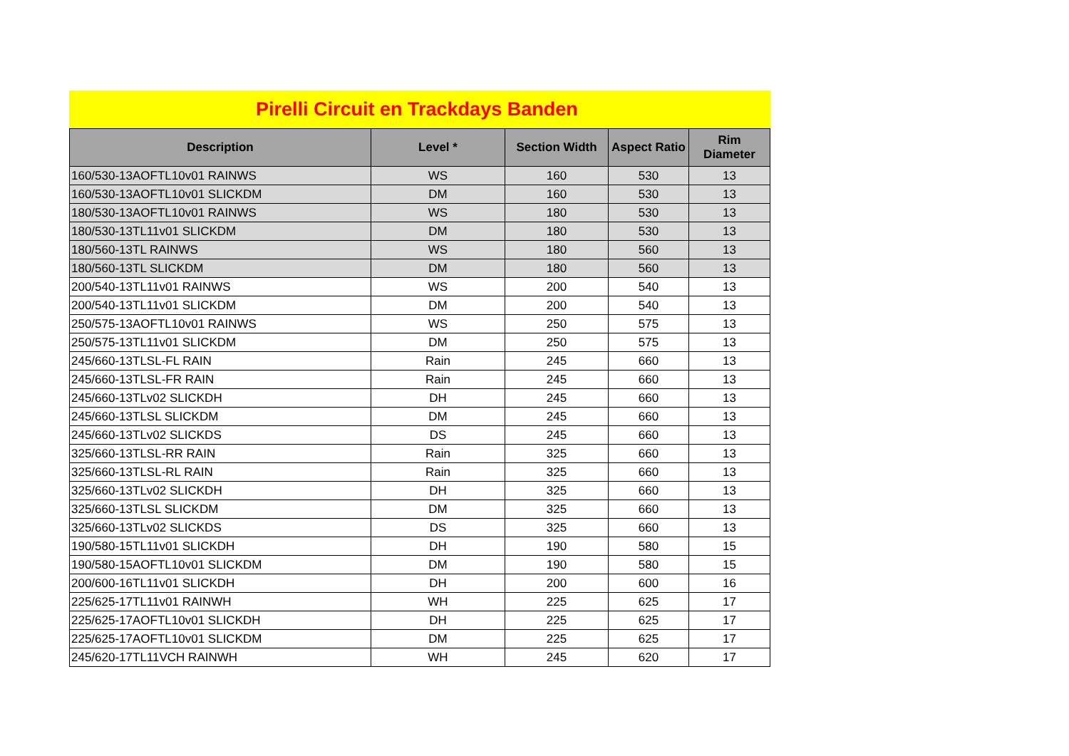Pirelli Circuit en Trackdays Banden
| Description | Level * | Section Width | Aspect Ratio | Rim Diameter |
| --- | --- | --- | --- | --- |
| 160/530-13AOFTL10v01 RAINWS | WS | 160 | 530 | 13 |
| 160/530-13AOFTL10v01 SLICKDM | DM | 160 | 530 | 13 |
| 180/530-13AOFTL10v01 RAINWS | WS | 180 | 530 | 13 |
| 180/530-13TL11v01 SLICKDM | DM | 180 | 530 | 13 |
| 180/560-13TL RAINWS | WS | 180 | 560 | 13 |
| 180/560-13TL SLICKDM | DM | 180 | 560 | 13 |
| 200/540-13TL11v01 RAINWS | WS | 200 | 540 | 13 |
| 200/540-13TL11v01 SLICKDM | DM | 200 | 540 | 13 |
| 250/575-13AOFTL10v01 RAINWS | WS | 250 | 575 | 13 |
| 250/575-13TL11v01 SLICKDM | DM | 250 | 575 | 13 |
| 245/660-13TLSL-FL RAIN | Rain | 245 | 660 | 13 |
| 245/660-13TLSL-FR RAIN | Rain | 245 | 660 | 13 |
| 245/660-13TLv02 SLICKDH | DH | 245 | 660 | 13 |
| 245/660-13TLSL SLICKDM | DM | 245 | 660 | 13 |
| 245/660-13TLv02 SLICKDS | DS | 245 | 660 | 13 |
| 325/660-13TLSL-RR RAIN | Rain | 325 | 660 | 13 |
| 325/660-13TLSL-RL RAIN | Rain | 325 | 660 | 13 |
| 325/660-13TLv02 SLICKDH | DH | 325 | 660 | 13 |
| 325/660-13TLSL SLICKDM | DM | 325 | 660 | 13 |
| 325/660-13TLv02 SLICKDS | DS | 325 | 660 | 13 |
| 190/580-15TL11v01 SLICKDH | DH | 190 | 580 | 15 |
| 190/580-15AOFTL10v01 SLICKDM | DM | 190 | 580 | 15 |
| 200/600-16TL11v01 SLICKDH | DH | 200 | 600 | 16 |
| 225/625-17TL11v01 RAINWH | WH | 225 | 625 | 17 |
| 225/625-17AOFTL10v01 SLICKDH | DH | 225 | 625 | 17 |
| 225/625-17AOFTL10v01 SLICKDM | DM | 225 | 625 | 17 |
| 245/620-17TL11VCH RAINWH | WH | 245 | 620 | 17 |